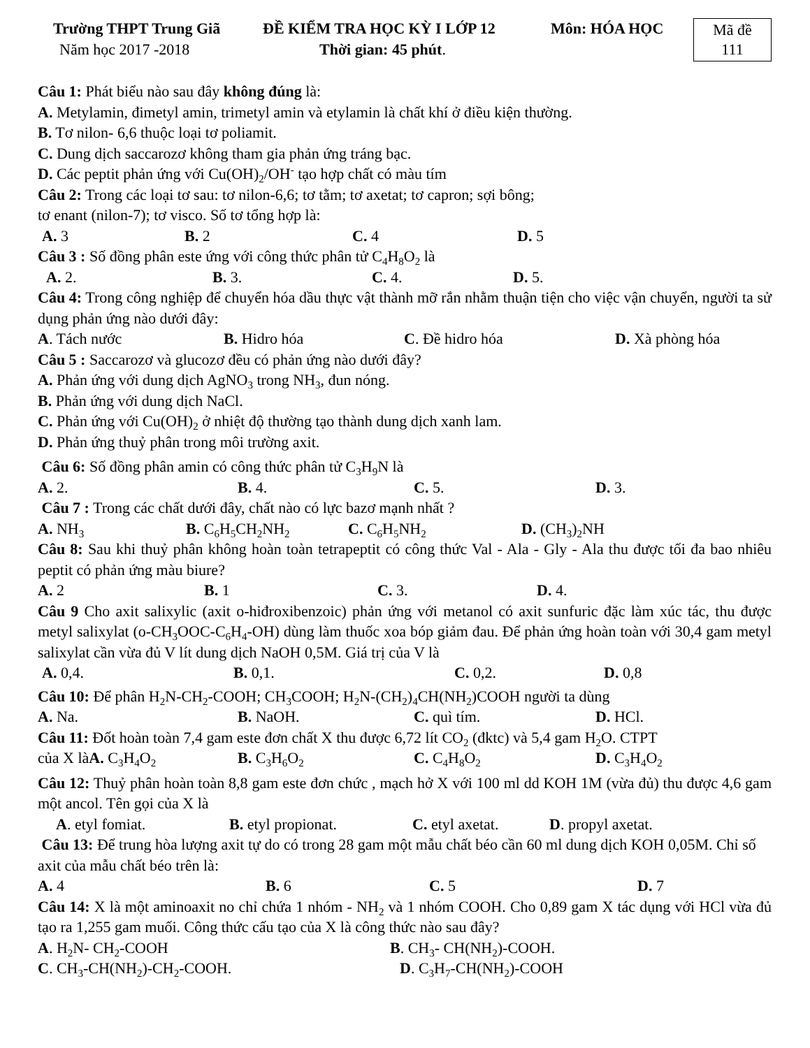Trường THPT Trung Giã ĐỀ KIỂM TRA HỌC KỲ I LỚP 12 Môn: HÓA HỌC
Năm học 2017 -2018 Thời gian: 45 phút.
Mã đề
111
Câu 1: Phát biểu nào sau đây không đúng là:
A. Metylamin, đimetyl amin, trimetyl amin và etylamin là chất khí ở điều kiện thường.
B. Tơ nilon- 6,6 thuộc loại tơ poliamit.
C. Dung dịch saccarozơ không tham gia phản ứng tráng bạc.
D. Các peptit phản ứng với Cu(OH)<sub>2</sub>/OH<sup>-</sup> tạo hợp chất có màu tím
Câu 2: Trong các loại tơ sau: tơ nilon-6,6; tơ tằm; tơ axetat; tơ capron; sợi bông;
tơ enant (nilon-7); tơ visco. Số tơ tổng hợp là:
A. 3 B. 2 C. 4 D. 5
Câu 3 : Số đồng phân este ứng với công thức phân tử C<sub>4</sub>H<sub>8</sub>O<sub>2</sub> là
A. 2. B. 3. C. 4. D. 5.
Câu 4: Trong công nghiệp để chuyển hóa dầu thực vật thành mỡ rắn nhằm thuận tiện cho việc vận chuyển, người ta sử dụng phản ứng nào dưới đây:
A. Tách nước B. Hidro hóa C. Đề hidro hóa D. Xà phòng hóa
Câu 5 : Saccarozơ và glucozơ đều có phản ứng nào dưới đây?
A. Phản ứng với dung dịch AgNO<sub>3</sub> trong NH<sub>3</sub>, đun nóng.
B. Phản ứng với dung dịch NaCl.
C. Phản ứng với Cu(OH)<sub>2</sub> ở nhiệt độ thường tạo thành dung dịch xanh lam.
D. Phản ứng thuỷ phân trong môi trường axit.
Câu 6: Số đồng phân amin có công thức phân tử C<sub>3</sub>H<sub>9</sub>N là
A. 2. B. 4. C. 5. D. 3.
Câu 7 : Trong các chất dưới đây, chất nào có lực bazơ mạnh nhất ?
A. NH<sub>3</sub> B. C<sub>6</sub>H<sub>5</sub>CH<sub>2</sub>NH<sub>2</sub> C. C<sub>6</sub>H<sub>5</sub>NH<sub>2</sub> D. (CH<sub>3</sub>)<sub>2</sub>NH
Câu 8: Sau khi thuỷ phân không hoàn toàn tetrapeptit có công thức Val - Ala - Gly - Ala thu được tối đa bao nhiêu peptit có phản ứng màu biure?
A. 2 B. 1 C. 3. D. 4.
Câu 9 Cho axit salixylic (axit o-hiđroxibenzoic) phản ứng với metanol có axit sunfuric đặc làm xúc tác, thu được metyl salixylat (o-CH<sub>3</sub>OOC-C<sub>6</sub>H<sub>4</sub>-OH) dùng làm thuốc xoa bóp giảm đau. Để phản ứng hoàn toàn với 30,4 gam metyl salixylat cần vừa đủ V lít dung dịch NaOH 0,5M. Giá trị của V là
A. 0,4. B. 0,1. C. 0,2. D. 0,8
Câu 10: Để phân H<sub>2</sub>N-CH<sub>2</sub>-COOH; CH<sub>3</sub>COOH; H<sub>2</sub>N-(CH<sub>2</sub>)<sub>4</sub>CH(NH<sub>2</sub>)COOH người ta dùng
A. Na. B. NaOH. C. quì tím. D. HCl.
Câu 11: Đốt hoàn toàn 7,4 gam este đơn chất X thu được 6,72 lít CO<sub>2</sub> (đktc) và 5,4 gam H<sub>2</sub>O. CTPT
của X làA. C<sub>3</sub>H<sub>4</sub>O<sub>2</sub> B. C<sub>3</sub>H<sub>6</sub>O<sub>2</sub> C. C<sub>4</sub>H<sub>8</sub>O<sub>2</sub> D. C<sub>3</sub>H<sub>4</sub>O<sub>2</sub>
Câu 12: Thuỷ phân hoàn toàn 8,8 gam este đơn chức , mạch hở X với 100 ml dd KOH 1M (vừa đủ) thu được 4,6 gam một ancol. Tên gọi của X là
A. etyl fomiat. B. etyl propionat. C. etyl axetat. D. propyl axetat.
Câu 13: Để trung hòa lượng axit tự do có trong 28 gam một mẫu chất béo cần 60 ml dung dịch KOH 0,05M. Chỉ số axit của mẫu chất béo trên là:
A. 4 B. 6 C. 5 D. 7
Câu 14: X là một aminoaxit no chỉ chứa 1 nhóm - NH<sub>2</sub> và 1 nhóm COOH. Cho 0,89 gam X tác dụng với HCl vừa đủ tạo ra 1,255 gam muối. Công thức cấu tạo của X là công thức nào sau đây?
A. H<sub>2</sub>N- CH<sub>2</sub>-COOH B. CH<sub>3</sub>- CH(NH<sub>2</sub>)-COOH.
C. CH<sub>3</sub>-CH(NH<sub>2</sub>)-CH<sub>2</sub>-COOH. D. C<sub>3</sub>H<sub>7</sub>-CH(NH<sub>2</sub>)-COOH